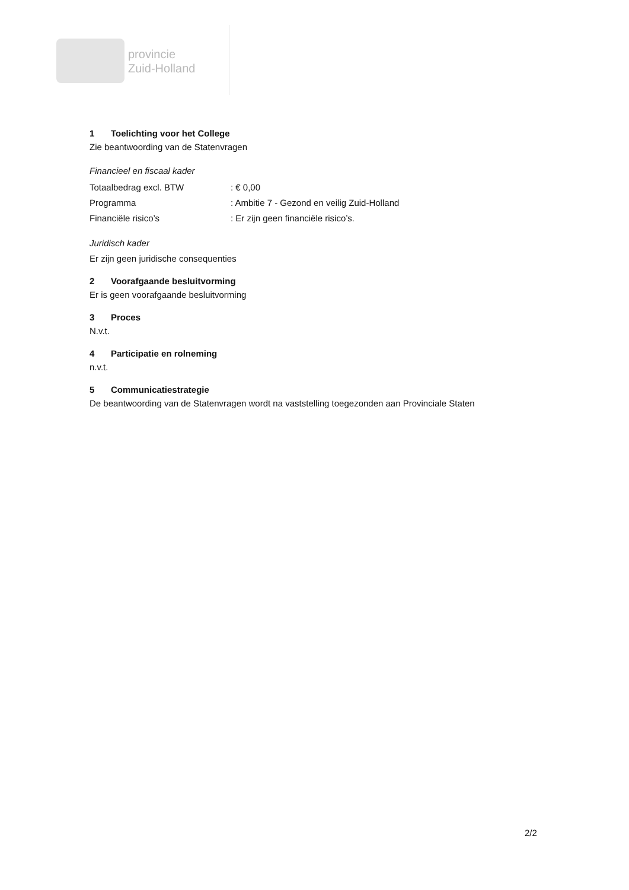provincie
Zuid-Holland
1 Toelichting voor het College
Zie beantwoording van de Statenvragen
Financieel en fiscaal kader
Totaalbedrag excl. BTW : € 0,00
Programma : Ambitie 7 - Gezond en veilig Zuid-Holland
Financiële risico’s : Er zijn geen financiële risico’s.
Juridisch kader
Er zijn geen juridische consequenties
2 Voorafgaande besluitvorming
Er is geen voorafgaande besluitvorming
3 Proces
N.v.t.
4 Participatie en rolneming
n.v.t.
5 Communicatiestrategie
De beantwoording van de Statenvragen wordt na vaststelling toegezonden aan Provinciale Staten
2/2